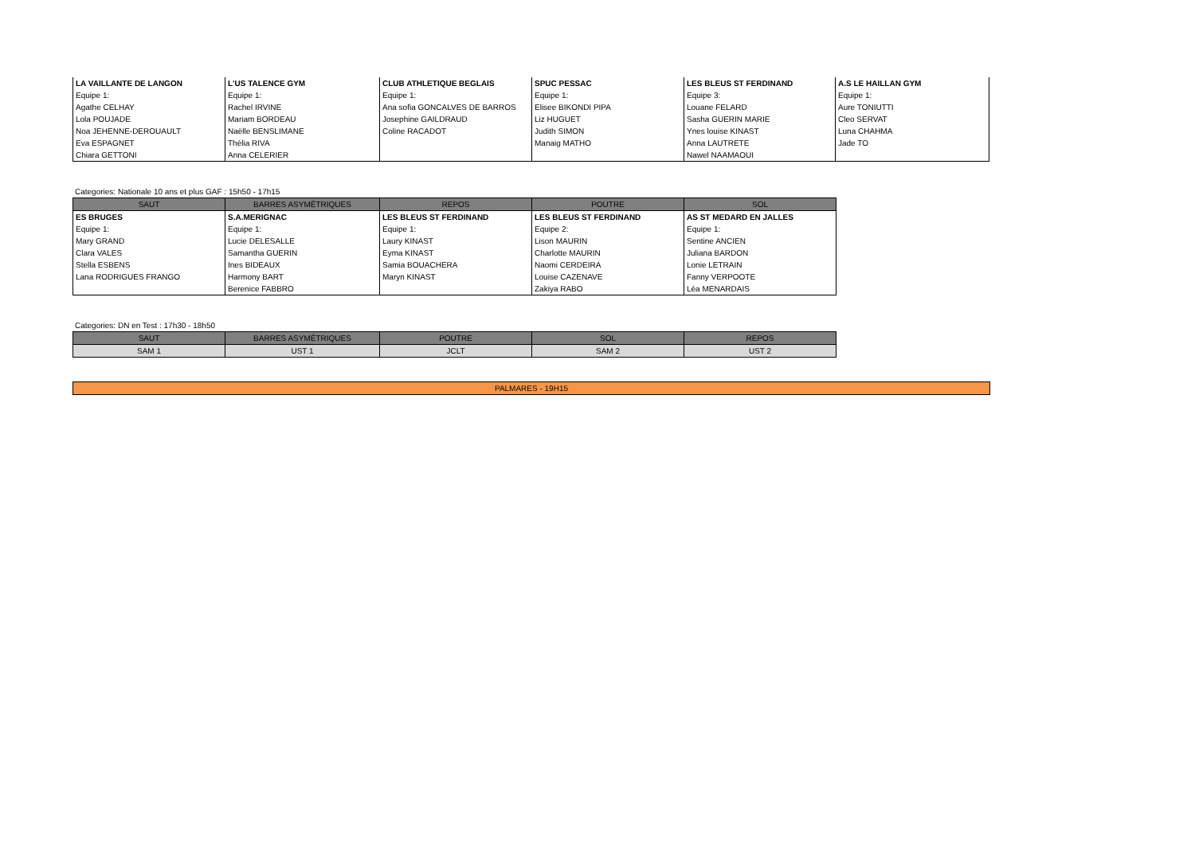| LA VAILLANTE DE LANGON | L'US TALENCE GYM | CLUB ATHLETIQUE BEGLAIS | SPUC PESSAC | LES BLEUS ST FERDINAND | A.S LE HAILLAN GYM |
| Equipe 1: | Equipe 1: | Equipe 1: | Equipe 1: | Equipe 3: | Equipe 1: |
| Agathe CELHAY | Rachel IRVINE | Ana sofia GONCALVES DE BARROS | Elisee BIKONDI PIPA | Louane FELARD | Aure TONIUTTI |
| Lola POUJADE | Mariam BORDEAU | Josephine GAILDRAUD | Liz HUGUET | Sasha GUERIN MARIE | Cleo SERVAT |
| Noa JEHENNE-DEROUAULT | Naëlle BENSLIMANE | Coline RACADOT | Judith SIMON | Ynes louise KINAST | Luna CHAHMA |
| Eva ESPAGNET | Thélia RIVA | | Manaig MATHO | Anna LAUTRETE | Jade TO |
| Chiara GETTONI | Anna CELERIER | | | Nawel NAAMAOUI | |
Categories: Nationale 10 ans et plus GAF : 15h50 - 17h15
| SAUT | BARRES ASYMÉTRIQUES | REPOS | POUTRE | SOL |
| --- | --- | --- | --- | --- |
| ES BRUGES | S.A.MERIGNAC | LES BLEUS ST FERDINAND | LES BLEUS ST FERDINAND | AS ST MEDARD EN JALLES |
| Equipe 1: | Equipe 1: | Equipe 1: | Equipe 2: | Equipe 1: |
| Mary GRAND | Lucie DELESALLE | Laury KINAST | Lison MAURIN | Sentine ANCIEN |
| Clara VALES | Samantha GUERIN | Eyma KINAST | Charlotte MAURIN | Juliana BARDON |
| Stella ESBENS | Ines BIDEAUX | Samia BOUACHERA | Naomi CERDEIRA | Lonie LETRAIN |
| Lana RODRIGUES FRANGO | Harmony BART | Maryn KINAST | Louise CAZENAVE | Fanny VERPOOTE |
| | Berenice FABBRO | | Zakiya RABO | Léa MENARDAIS |
Categories: DN en Test : 17h30 - 18h50
| SAUT | BARRES ASYMÉTRIQUES | POUTRE | SOL | REPOS |
| --- | --- | --- | --- | --- |
| SAM 1 | UST 1 | JCLT | SAM 2 | UST 2 |
PALMARES - 19H15